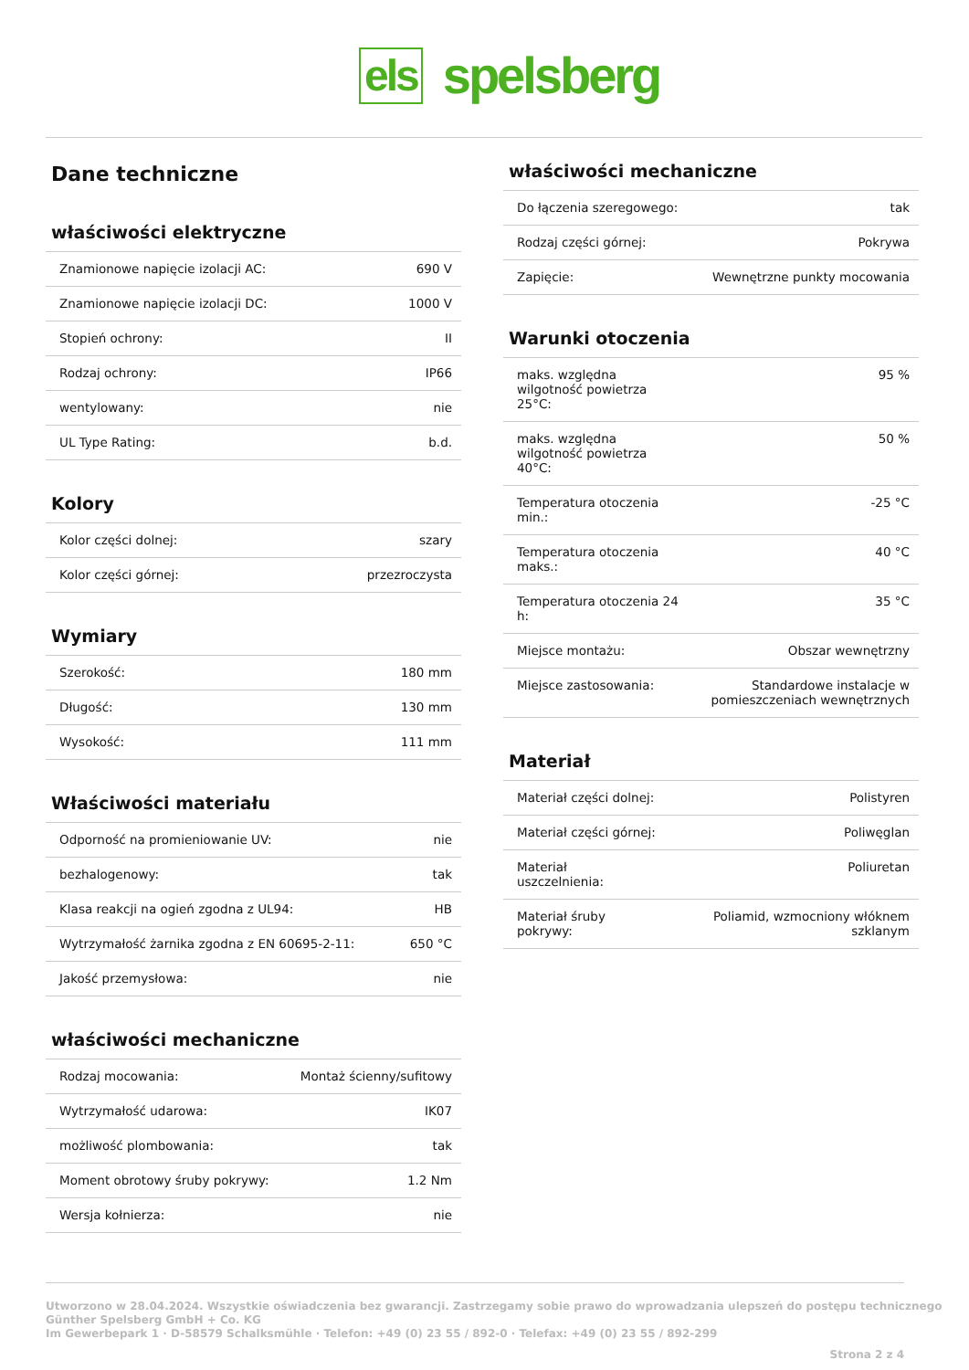els spelsberg
Dane techniczne
właściwości elektryczne
| Znamionowe napięcie izolacji AC: | 690 V |
| Znamionowe napięcie izolacji DC: | 1000 V |
| Stopień ochrony: | II |
| Rodzaj ochrony: | IP66 |
| wentylowany: | nie |
| UL Type Rating: | b.d. |
Kolory
| Kolor części dolnej: | szary |
| Kolor części górnej: | przezroczysta |
Wymiary
| Szerokość: | 180 mm |
| Długość: | 130 mm |
| Wysokość: | 111 mm |
Właściwości materiału
| Odporność na promieniowanie UV: | nie |
| bezhalogenowy: | tak |
| Klasa reakcji na ogień zgodna z UL94: | HB |
| Wytrzymałość żarnika zgodna z EN 60695-2-11: | 650 °C |
| Jakość przemysłowa: | nie |
właściwości mechaniczne
| Rodzaj mocowania: | Montaż ścienny/sufitowy |
| Wytrzymałość udarowa: | IK07 |
| możliwość plombowania: | tak |
| Moment obrotowy śruby pokrywy: | 1.2 Nm |
| Wersja kołnierza: | nie |
właściwości mechaniczne
| Do łączenia szeregowego: | tak |
| Rodzaj części górnej: | Pokrywa |
| Zapięcie: | Wewnętrzne punkty mocowania |
Warunki otoczenia
| maks. względna wilgotność powietrza 25°C: | 95 % |
| maks. względna wilgotność powietrza 40°C: | 50 % |
| Temperatura otoczenia min.: | -25 °C |
| Temperatura otoczenia maks.: | 40 °C |
| Temperatura otoczenia 24 h: | 35 °C |
| Miejsce montażu: | Obszar wewnętrzny |
| Miejsce zastosowania: | Standardowe instalacje w pomieszczeniach wewnętrznych |
Materiał
| Materiał części dolnej: | Polistyren |
| Materiał części górnej: | Poliwęglan |
| Materiał uszczelnienia: | Poliuretan |
| Materiał śruby pokrywy: | Poliamid, wzmocniony włóknem szklanym |
Utworzono w 28.04.2024. Wszystkie oświadczenia bez gwarancji. Zastrzegamy sobie prawo do wprowadzania ulepszeń do postępu technicznego
Günther Spelsberg GmbH + Co. KG
Im Gewerbepark 1 · D-58579 Schalksmühle · Telefon: +49 (0) 23 55 / 892-0 · Telefax: +49 (0) 23 55 / 892-299
Strona 2 z 4